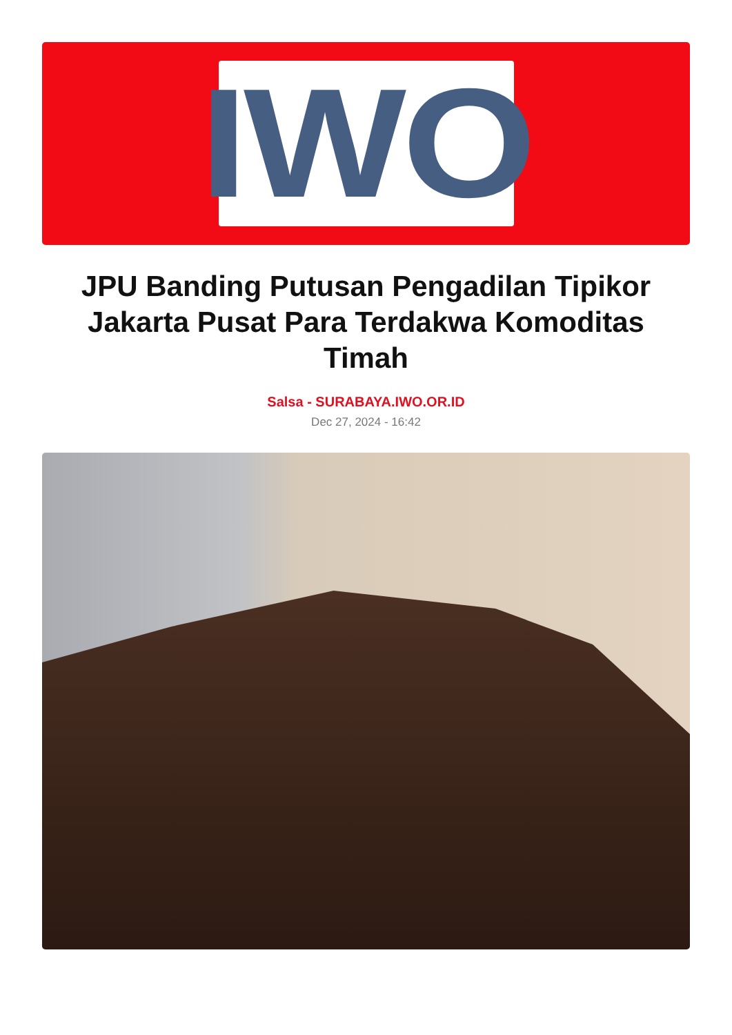IWO
JPU Banding Putusan Pengadilan Tipikor Jakarta Pusat Para Terdakwa Komoditas Timah
Salsa - SURABAYA.IWO.OR.ID
Dec 27, 2024 - 16:42